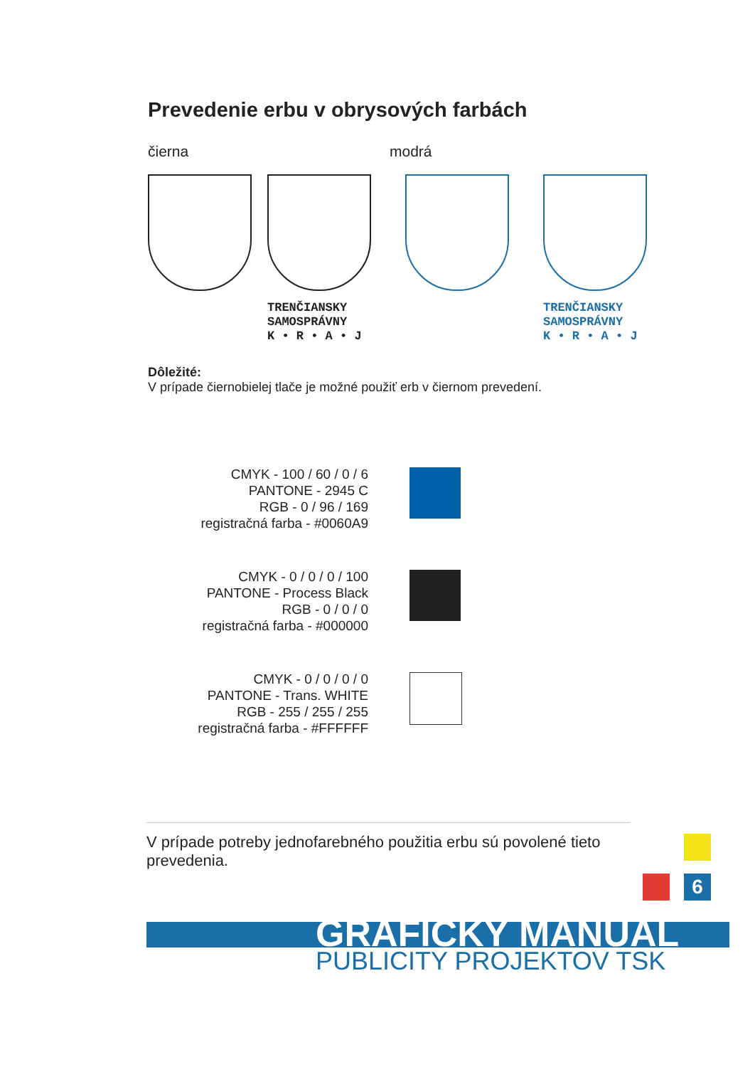Prevedenie erbu v obrysových farbách
čierna modrá
TRENČIANSKY
SAMOSPRÁVNY
K • R • A • J
TRENČIANSKY
SAMOSPRÁVNY
K • R • A • J
Dôležité:
V prípade čiernobielej tlače je možné použiť erb v čiernom prevedení.
CMYK - 100 / 60 / 0 / 6
PANTONE - 2945 C
RGB - 0 / 96 / 169
registračná farba - #0060A9
CMYK - 0 / 0 / 0 / 100
PANTONE - Process Black
RGB - 0 / 0 / 0
registračná farba - #000000
CMYK - 0 / 0 / 0 / 0
PANTONE - Trans. WHITE
RGB - 255 / 255 / 255
registračná farba - #FFFFFF
V prípade potreby jednofarebného použitia erbu sú povolené tieto prevedenia.
6
GRAFICKÝ MANUÁL
PUBLICITY PROJEKTOV TSK